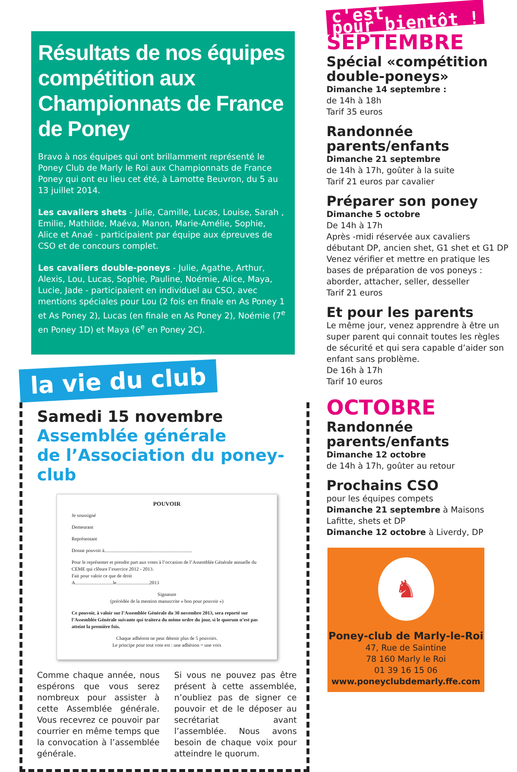Résultats de nos équipes compétition aux Championnats de France de Poney
Bravo à nos équipes qui ont brillamment représenté le Poney Club de Marly le Roi aux Championnats de France Poney qui ont eu lieu cet été, à Lamotte Beuvron, du 5 au 13 juillet 2014.
Les cavaliers shets - Julie, Camille, Lucas, Louise, Sarah , Emilie, Mathilde, Maéva, Manon, Marie-Amélie, Sophie, Alice et Anaé - participaient par équipe aux épreuves de CSO et de concours complet.
Les cavaliers double-poneys - Julie, Agathe, Arthur, Alexis, Lou, Lucas, Sophie, Pauline, Noémie, Alice, Maya, Lucie, Jade - participaient en individuel au CSO, avec mentions spéciales pour Lou (2 fois en finale en As Poney 1 et As Poney 2), Lucas (en finale en As Poney 2), Noémie (7<sup>e</sup> en Poney 1D) et Maya (6<sup>e</sup> en Poney 2C).
la vie du club
Samedi 15 novembre
Assemblée générale
de l’Association du poney-club
POUVOIR
Je soussigné
Demeurant
Représentant
Donne pouvoir à........................................................................
Pour le représenter et prendre part aux votes à l’occasion de l’Assemblée Générale annuelle du CEME qui clôture l’exercice 2012 - 2013.
Fait pour valoir ce que de droit
A...............................le...........................2013
Signature
(précédée de la mention manuscrite « bon pour pouvoir »)
Ce pouvoir, à valoir sur l’Assemblée Générale du 30 novembre 2013, sera reporté sur l’Assemblée Générale suivante qui traitera du même ordre du jour, si le quorum n’est pas atteint la première fois.
Chaque adhérent ne peut détenir plus de 5 pouvoirs.
Le principe pour tout vote est : une adhésion = une voix
Comme chaque année, nous espérons que vous serez nombreux pour assister à cette Assemblée générale. Vous recevrez ce pouvoir par courrier en même temps que la convocation à l’assemblée générale.
Si vous ne pouvez pas être présent à cette assemblée, n’oubliez pas de signer ce pouvoir et de le déposer au secrétariat avant l’assemblée. Nous avons besoin de chaque voix pour atteindre le quorum.
c'est
pour bientôt !
SEPTEMBRE
Spécial «compétition double-poneys»
Dimanche 14 septembre :
de 14h à 18h
Tarif 35 euros
Randonnée parents/enfants
Dimanche 21 septembre
de 14h à 17h, goûter à la suite
Tarif 21 euros par cavalier
Préparer son poney
Dimanche 5 octobre
De 14h à 17h
Après -midi réservée aux cavaliers débutant DP, ancien shet, G1 shet et G1 DP Venez vérifier et mettre en pratique les bases de préparation de vos poneys : aborder, attacher, seller, desseller
Tarif 21 euros
Et pour les parents
Le même jour, venez apprendre à être un super parent qui connait toutes les règles de sécurité et qui sera capable d’aider son enfant sans problème.
De 16h à 17h
Tarif 10 euros
OCTOBRE
Randonnée parents/enfants
Dimanche 12 octobre
de 14h à 17h, goûter au retour
Prochains CSO
pour les équipes compets
Dimanche 21 septembre à Maisons Lafitte, shets et DP
Dimanche 12 octobre à Liverdy, DP
♞
Poney-club de Marly-le-Roi
47, Rue de Saintine
78 160 Marly le Roi
01 39 16 15 06
www.poneyclubdemarly.ffe.com